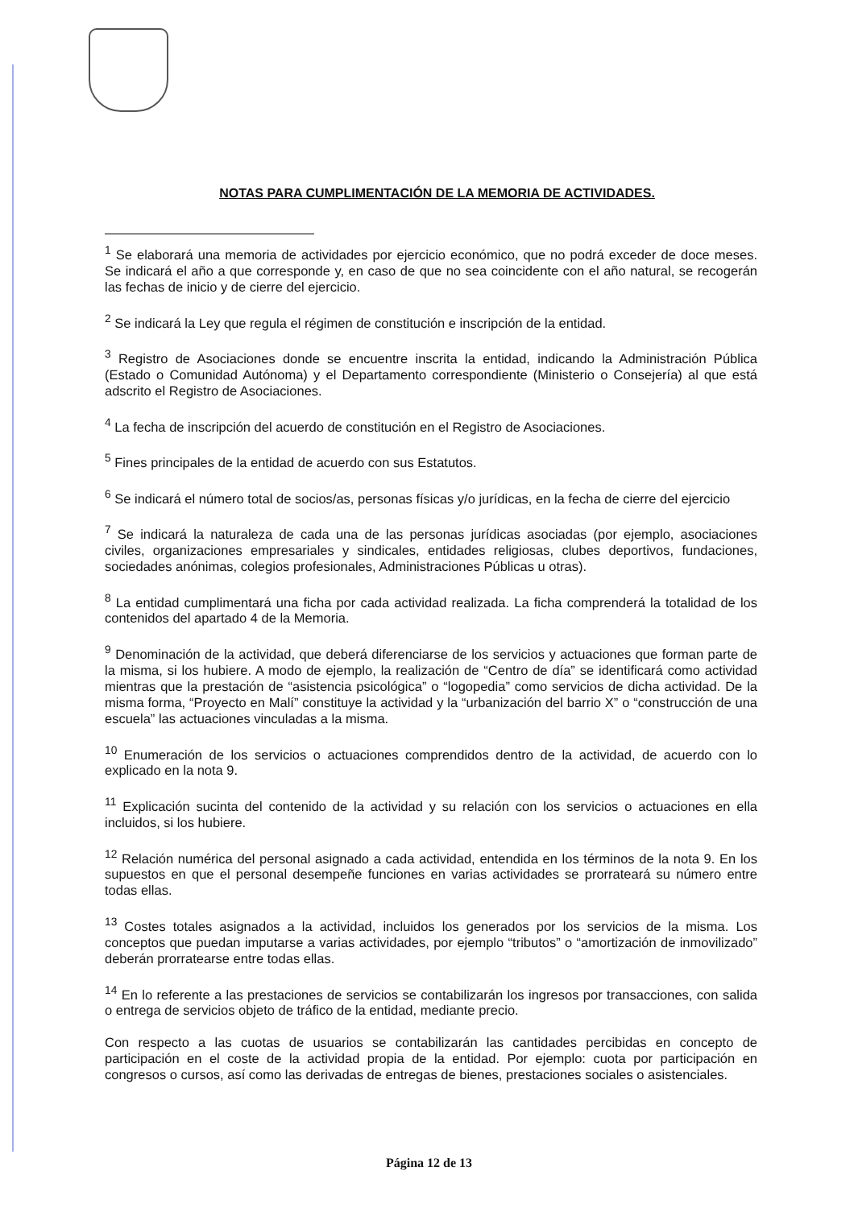NOTAS PARA CUMPLIMENTACIÓN DE LA MEMORIA DE ACTIVIDADES.
<sup>1</sup> Se elaborará una memoria de actividades por ejercicio económico, que no podrá exceder de doce meses. Se indicará el año a que corresponde y, en caso de que no sea coincidente con el año natural, se recogerán las fechas de inicio y de cierre del ejercicio.
<sup>2</sup> Se indicará la Ley que regula el régimen de constitución e inscripción de la entidad.
<sup>3</sup> Registro de Asociaciones donde se encuentre inscrita la entidad, indicando la Administración Pública (Estado o Comunidad Autónoma) y el Departamento correspondiente (Ministerio o Consejería) al que está adscrito el Registro de Asociaciones.
<sup>4</sup> La fecha de inscripción del acuerdo de constitución en el Registro de Asociaciones.
<sup>5</sup> Fines principales de la entidad de acuerdo con sus Estatutos.
<sup>6</sup> Se indicará el número total de socios/as, personas físicas y/o jurídicas, en la fecha de cierre del ejercicio
<sup>7</sup> Se indicará la naturaleza de cada una de las personas jurídicas asociadas (por ejemplo, asociaciones civiles, organizaciones empresariales y sindicales, entidades religiosas, clubes deportivos, fundaciones, sociedades anónimas, colegios profesionales, Administraciones Públicas u otras).
<sup>8</sup> La entidad cumplimentará una ficha por cada actividad realizada. La ficha comprenderá la totalidad de los contenidos del apartado 4 de la Memoria.
<sup>9</sup> Denominación de la actividad, que deberá diferenciarse de los servicios y actuaciones que forman parte de la misma, si los hubiere. A modo de ejemplo, la realización de “Centro de día” se identificará como actividad mientras que la prestación de “asistencia psicológica” o “logopedia” como servicios de dicha actividad. De la misma forma, “Proyecto en Malí” constituye la actividad y la “urbanización del barrio X” o “construcción de una escuela” las actuaciones vinculadas a la misma.
<sup>10</sup> Enumeración de los servicios o actuaciones comprendidos dentro de la actividad, de acuerdo con lo explicado en la nota 9.
<sup>11</sup> Explicación sucinta del contenido de la actividad y su relación con los servicios o actuaciones en ella incluidos, si los hubiere.
<sup>12</sup> Relación numérica del personal asignado a cada actividad, entendida en los términos de la nota 9. En los supuestos en que el personal desempeñe funciones en varias actividades se prorrateará su número entre todas ellas.
<sup>13</sup> Costes totales asignados a la actividad, incluidos los generados por los servicios de la misma. Los conceptos que puedan imputarse a varias actividades, por ejemplo “tributos” o “amortización de inmovilizado” deberán prorratearse entre todas ellas.
<sup>14</sup> En lo referente a las prestaciones de servicios se contabilizarán los ingresos por transacciones, con salida o entrega de servicios objeto de tráfico de la entidad, mediante precio.
Con respecto a las cuotas de usuarios se contabilizarán las cantidades percibidas en concepto de participación en el coste de la actividad propia de la entidad. Por ejemplo: cuota por participación en congresos o cursos, así como las derivadas de entregas de bienes, prestaciones sociales o asistenciales.
Página 12 de 13